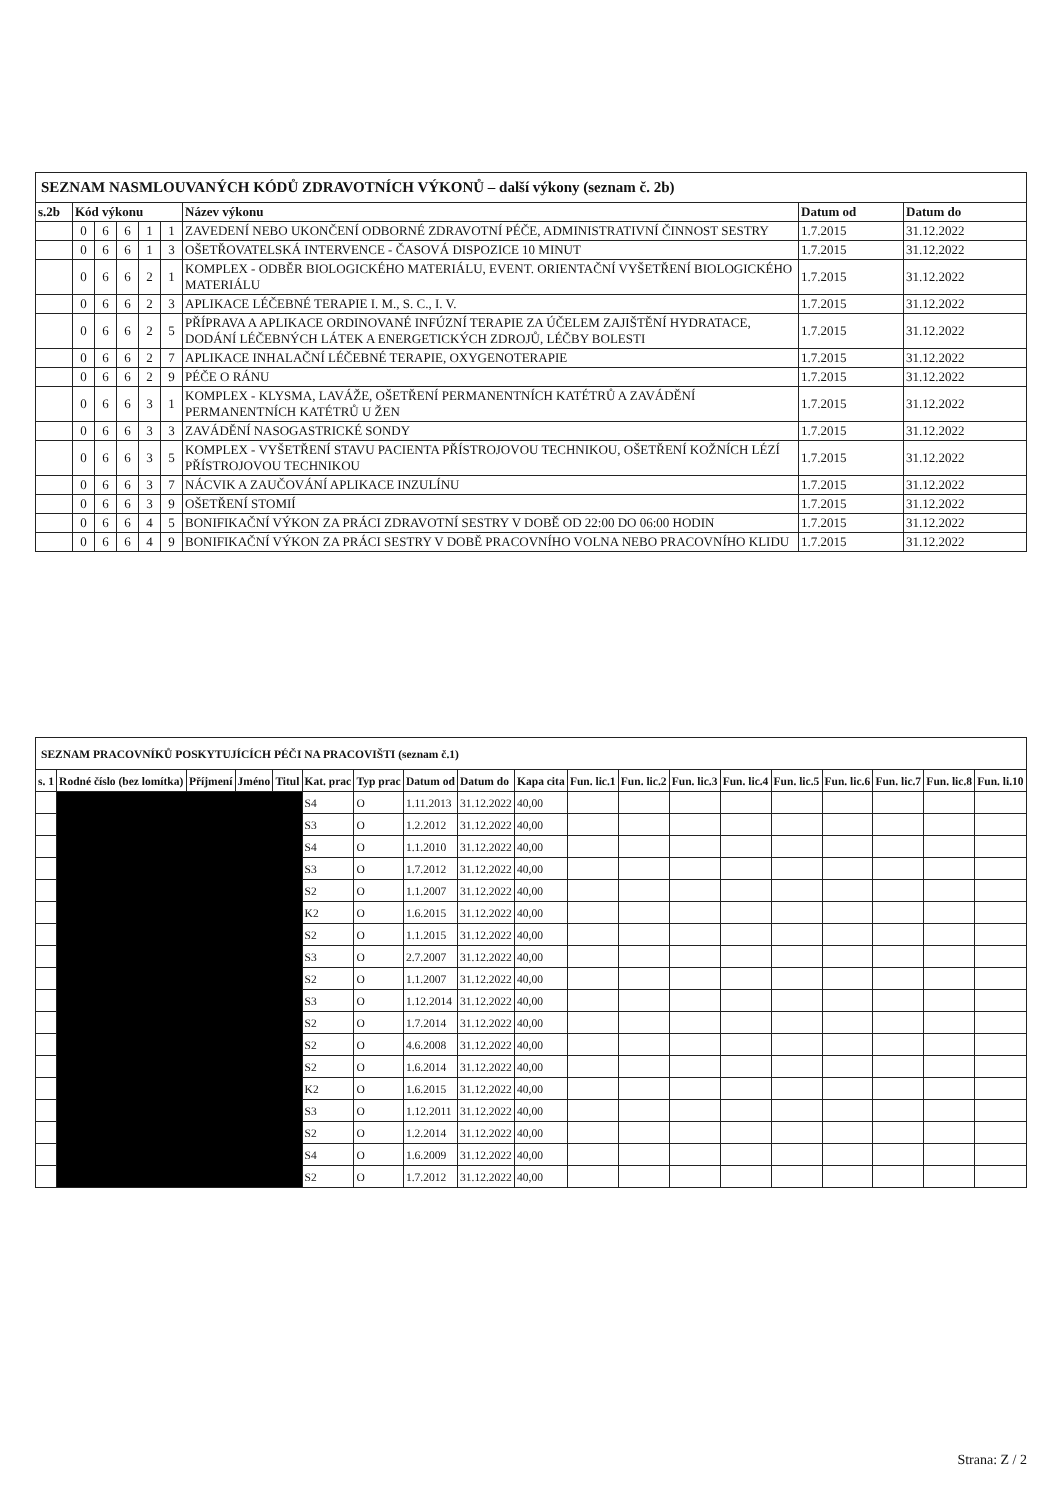| SEZNAM NASMLOUVANÝCH KÓDŮ ZDRAVOTNÍCH VÝKONŮ – další výkony (seznam č. 2b) | | | | | | | | |
| --- | --- | --- | --- | --- | --- | --- | --- | --- |
| s.2b | Kód výkonu | | | | | Název výkonu | Datum od | Datum do |
| | 0 | 6 | 6 | 1 | 1 | ZAVEDENÍ NEBO UKONČENÍ ODBORNÉ ZDRAVOTNÍ PÉČE, ADMINISTRATIVNÍ ČINNOST SESTRY | 1.7.2015 | 31.12.2022 |
| | 0 | 6 | 6 | 1 | 3 | OŠETŘOVATELSKÁ INTERVENCE - ČASOVÁ DISPOZICE 10 MINUT | 1.7.2015 | 31.12.2022 |
| | 0 | 6 | 6 | 2 | 1 | KOMPLEX - ODBĚR BIOLOGICKÉHO MATERIÁLU, EVENT. ORIENTAČNÍ VYŠETŘENÍ BIOLOGICKÉHO MATERIÁLU | 1.7.2015 | 31.12.2022 |
| | 0 | 6 | 6 | 2 | 3 | APLIKACE LÉČEBNÉ TERAPIE I. M., S. C., I. V. | 1.7.2015 | 31.12.2022 |
| | 0 | 6 | 6 | 2 | 5 | PŘÍPRAVA A APLIKACE ORDINOVANÉ INFÚZNÍ TERAPIE ZA ÚČELEM ZAJIŠTĚNÍ HYDRATACE, DODÁNÍ LÉČEBNÝCH LÁTEK A ENERGETICKÝCH ZDROJŮ, LÉČBY BOLESTI | 1.7.2015 | 31.12.2022 |
| | 0 | 6 | 6 | 2 | 7 | APLIKACE INHALAČNÍ LÉČEBNÉ TERAPIE, OXYGENOTERAPIE | 1.7.2015 | 31.12.2022 |
| | 0 | 6 | 6 | 2 | 9 | PÉČE O RÁNU | 1.7.2015 | 31.12.2022 |
| | 0 | 6 | 6 | 3 | 1 | KOMPLEX - KLYSMA, LAVÁŽE, OŠETŘENÍ PERMANENTNÍCH KATÉTRŮ A ZAVÁDĚNÍ PERMANENTNÍCH KATÉTRŮ U ŽEN | 1.7.2015 | 31.12.2022 |
| | 0 | 6 | 6 | 3 | 3 | ZAVÁDĚNÍ NASOGASTRICKÉ SONDY | 1.7.2015 | 31.12.2022 |
| | 0 | 6 | 6 | 3 | 5 | KOMPLEX - VYŠETŘENÍ STAVU PACIENTA PŘÍSTROJOVOU TECHNIKOU, OŠETŘENÍ KOŽNÍCH LÉZÍ PŘÍSTROJOVOU TECHNIKOU | 1.7.2015 | 31.12.2022 |
| | 0 | 6 | 6 | 3 | 7 | NÁCVIK A ZAUČOVÁNÍ APLIKACE INZULÍNU | 1.7.2015 | 31.12.2022 |
| | 0 | 6 | 6 | 3 | 9 | OŠETŘENÍ STOMIÍ | 1.7.2015 | 31.12.2022 |
| | 0 | 6 | 6 | 4 | 5 | BONIFIKAČNÍ VÝKON ZA PRÁCI ZDRAVOTNÍ SESTRY V DOBĚ OD 22:00 DO 06:00 HODIN | 1.7.2015 | 31.12.2022 |
| | 0 | 6 | 6 | 4 | 9 | BONIFIKAČNÍ VÝKON ZA PRÁCI SESTRY V DOBĚ PRACOVNÍHO VOLNA NEBO PRACOVNÍHO KLIDU | 1.7.2015 | 31.12.2022 |
| SEZNAM PRACOVNÍKŮ POSKYTUJÍCÍCH PÉČI NA PRACOVIŠTI (seznam č.1) | | | | | | | | | | | | | | | | | | |
| --- | --- | --- | --- | --- | --- | --- | --- | --- | --- | --- | --- | --- | --- | --- | --- | --- | --- | --- |
| s. 1 | Rodné číslo (bez lomítka) | Příjmení | Jméno | Titul | Kat. prac | Typ prac | Datum od | Datum do | Kapa cita | Fun. lic.1 | Fun. lic.2 | Fun. lic.3 | Fun. lic.4 | Fun. lic.5 | Fun. lic.6 | Fun. lic.7 | Fun. lic.8 | Fun. li.10 |
| | | | | | S4 | O | 1.11.2013 | 31.12.2022 | 40,00 | | | | | | | | | |
| | | | | | S3 | O | 1.2.2012 | 31.12.2022 | 40,00 | | | | | | | | | |
| | | | | | S4 | O | 1.1.2010 | 31.12.2022 | 40,00 | | | | | | | | | |
| | | | | | S3 | O | 1.7.2012 | 31.12.2022 | 40,00 | | | | | | | | | |
| | | | | | S2 | O | 1.1.2007 | 31.12.2022 | 40,00 | | | | | | | | | |
| | | | | | K2 | O | 1.6.2015 | 31.12.2022 | 40,00 | | | | | | | | | |
| | | | | | S2 | O | 1.1.2015 | 31.12.2022 | 40,00 | | | | | | | | | |
| | | | | | S3 | O | 2.7.2007 | 31.12.2022 | 40,00 | | | | | | | | | |
| | | | | | S2 | O | 1.1.2007 | 31.12.2022 | 40,00 | | | | | | | | | |
| | | | | | S3 | O | 1.12.2014 | 31.12.2022 | 40,00 | | | | | | | | | |
| | | | | | S2 | O | 1.7.2014 | 31.12.2022 | 40,00 | | | | | | | | | |
| | | | | | S2 | O | 4.6.2008 | 31.12.2022 | 40,00 | | | | | | | | | |
| | | | | | S2 | O | 1.6.2014 | 31.12.2022 | 40,00 | | | | | | | | | |
| | | | | | K2 | O | 1.6.2015 | 31.12.2022 | 40,00 | | | | | | | | | |
| | | | | | S3 | O | 1.12.2011 | 31.12.2022 | 40,00 | | | | | | | | | |
| | | | | | S2 | O | 1.2.2014 | 31.12.2022 | 40,00 | | | | | | | | | |
| | | | | | S4 | O | 1.6.2009 | 31.12.2022 | 40,00 | | | | | | | | | |
| | | | | | S2 | O | 1.7.2012 | 31.12.2022 | 40,00 | | | | | | | | | |
Strana: Z / 2